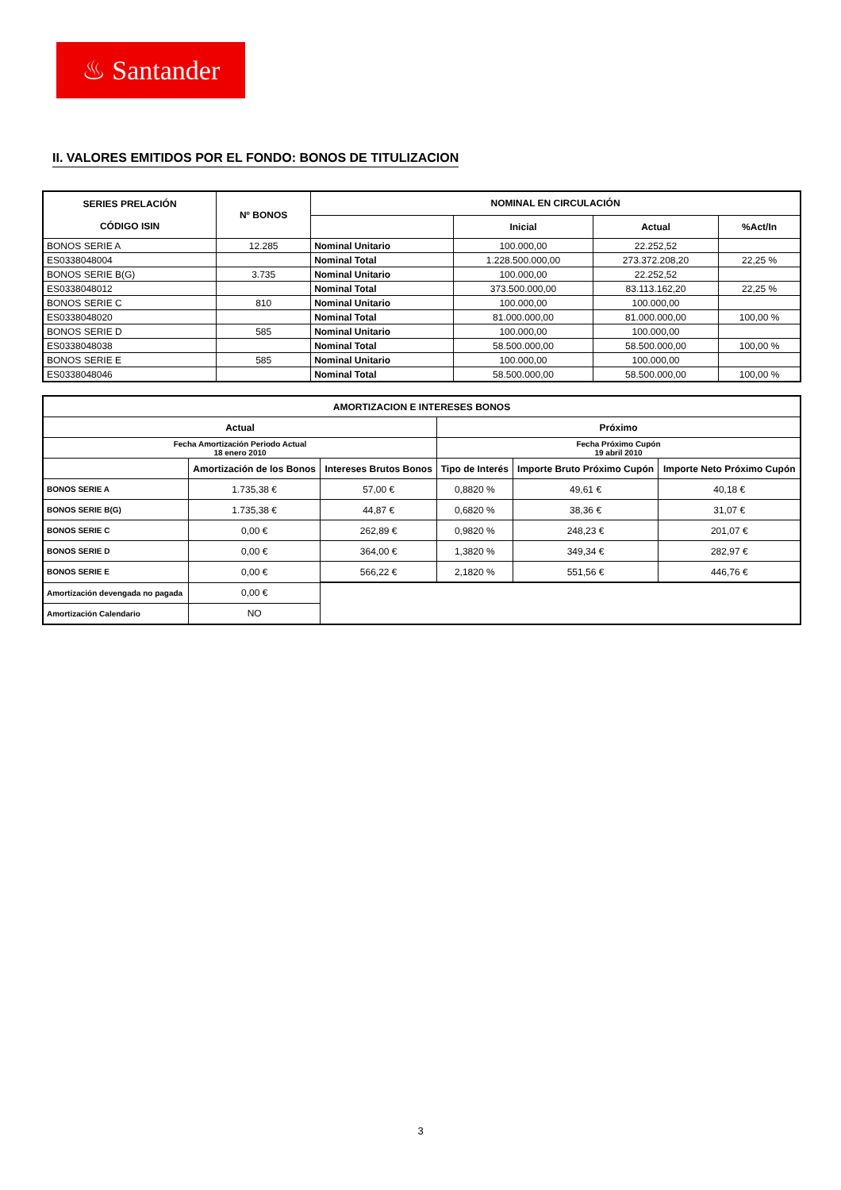♨ Santander
II. VALORES EMITIDOS POR EL FONDO: BONOS DE TITULIZACION
| SERIES PRELACIÓN CÓDIGO ISIN | Nº BONOS | NOMINAL EN CIRCULACIÓN | | | |
| --- | --- | --- | --- | --- | --- |
| | | | Inicial | Actual | %Act/In |
| BONOS SERIE A | 12.285 | Nominal Unitario | 100.000,00 | 22.252,52 | |
| ES0338048004 | | Nominal Total | 1.228.500.000,00 | 273.372.208,20 | 22,25 % |
| BONOS SERIE B(G) | 3.735 | Nominal Unitario | 100.000,00 | 22.252,52 | |
| ES0338048012 | | Nominal Total | 373.500.000,00 | 83.113.162,20 | 22,25 % |
| BONOS SERIE C | 810 | Nominal Unitario | 100.000,00 | 100.000,00 | |
| ES0338048020 | | Nominal Total | 81.000.000,00 | 81.000.000,00 | 100,00 % |
| BONOS SERIE D | 585 | Nominal Unitario | 100.000,00 | 100.000,00 | |
| ES0338048038 | | Nominal Total | 58.500.000,00 | 58.500.000,00 | 100,00 % |
| BONOS SERIE E | 585 | Nominal Unitario | 100.000,00 | 100.000,00 | |
| ES0338048046 | | Nominal Total | 58.500.000,00 | 58.500.000,00 | 100,00 % |
| AMORTIZACION E INTERESES BONOS | | | | | |
| --- | --- | --- | --- | --- | --- |
| Actual | | | Próximo | | |
| Fecha Amortización Periodo Actual 18 enero 2010 | | | Fecha Próximo Cupón 19 abril 2010 | | |
| | Amortización de los Bonos | Intereses Brutos Bonos | Tipo de Interés | Importe Bruto Próximo Cupón | Importe Neto Próximo Cupón |
| BONOS SERIE A | 1.735,38 € | 57,00 € | 0,8820 % | 49,61 € | 40,18 € |
| BONOS SERIE B(G) | 1.735,38 € | 44,87 € | 0,6820 % | 38,36 € | 31,07 € |
| BONOS SERIE C | 0,00 € | 262,89 € | 0,9820 % | 248,23 € | 201,07 € |
| BONOS SERIE D | 0,00 € | 364,00 € | 1,3820 % | 349,34 € | 282,97 € |
| BONOS SERIE E | 0,00 € | 566,22 € | 2,1820 % | 551,56 € | 446,76 € |
| Amortización devengada no pagada | 0,00 € | | | | |
| Amortización Calendario | NO | | | | |
3